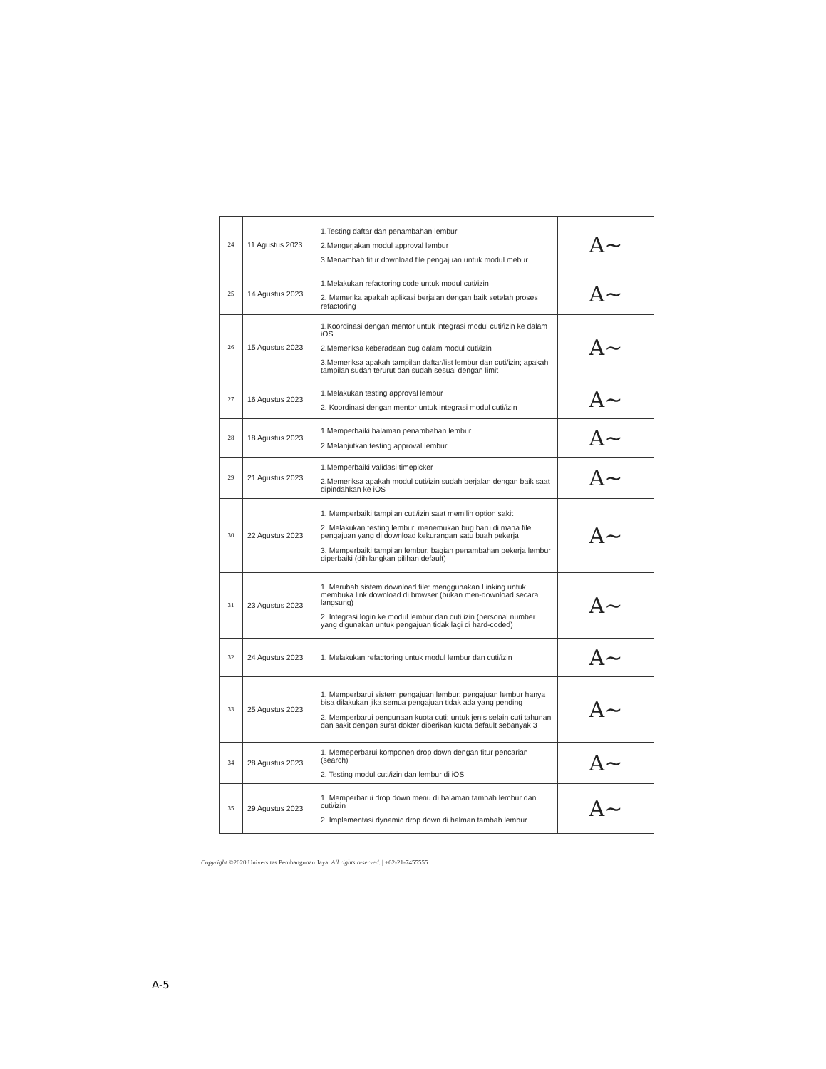| 24 | 11 Agustus 2023 | 1.Testing daftar dan penambahan lembur 2.Mengerjakan modul approval lembur 3.Menambah fitur download file pengajuan untuk modul mebur | A~ |
| 25 | 14 Agustus 2023 | 1.Melakukan refactoring code untuk modul cuti/izin 2. Memerika apakah aplikasi berjalan dengan baik setelah proses refactoring | A~ |
| 26 | 15 Agustus 2023 | 1.Koordinasi dengan mentor untuk integrasi modul cuti/izin ke dalam iOS 2.Memeriksa keberadaan bug dalam modul cuti/izin 3.Memeriksa apakah tampilan daftar/list lembur dan cuti/izin; apakah tampilan sudah terurut dan sudah sesuai dengan limit | A~ |
| 27 | 16 Agustus 2023 | 1.Melakukan testing approval lembur 2. Koordinasi dengan mentor untuk integrasi modul cuti/izin | A~ |
| 28 | 18 Agustus 2023 | 1.Memperbaiki halaman penambahan lembur 2.Melanjutkan testing approval lembur | A~ |
| 29 | 21 Agustus 2023 | 1.Memperbaiki validasi timepicker 2.Memeriksa apakah modul cuti/izin sudah berjalan dengan baik saat dipindahkan ke iOS | A~ |
| 30 | 22 Agustus 2023 | 1. Memperbaiki tampilan cuti/izin saat memilih option sakit 2. Melakukan testing lembur, menemukan bug baru di mana file pengajuan yang di download kekurangan satu buah pekerja 3. Memperbaiki tampilan lembur, bagian penambahan pekerja lembur diperbaiki (dihilangkan pilihan default) | A~ |
| 31 | 23 Agustus 2023 | 1. Merubah sistem download file: menggunakan Linking untuk membuka link download di browser (bukan men-download secara langsung) 2. Integrasi login ke modul lembur dan cuti izin (personal number yang digunakan untuk pengajuan tidak lagi di hard-coded) | A~ |
| 32 | 24 Agustus 2023 | 1. Melakukan refactoring untuk modul lembur dan cuti/izin | A~ |
| 33 | 25 Agustus 2023 | 1. Memperbarui sistem pengajuan lembur: pengajuan lembur hanya bisa dilakukan jika semua pengajuan tidak ada yang pending 2. Memperbarui pengunaan kuota cuti: untuk jenis selain cuti tahunan dan sakit dengan surat dokter diberikan kuota default sebanyak 3 | A~ |
| 34 | 28 Agustus 2023 | 1. Memeperbarui komponen drop down dengan fitur pencarian (search) 2. Testing modul cuti/izin dan lembur di iOS | A~ |
| 35 | 29 Agustus 2023 | 1. Memperbarui drop down menu di halaman tambah lembur dan cuti/izin 2. Implementasi dynamic drop down di halman tambah lembur | A~ |
Copyright ©2020 Universitas Pembangunan Jaya. All rights reserved. | +62-21-7455555
A-5